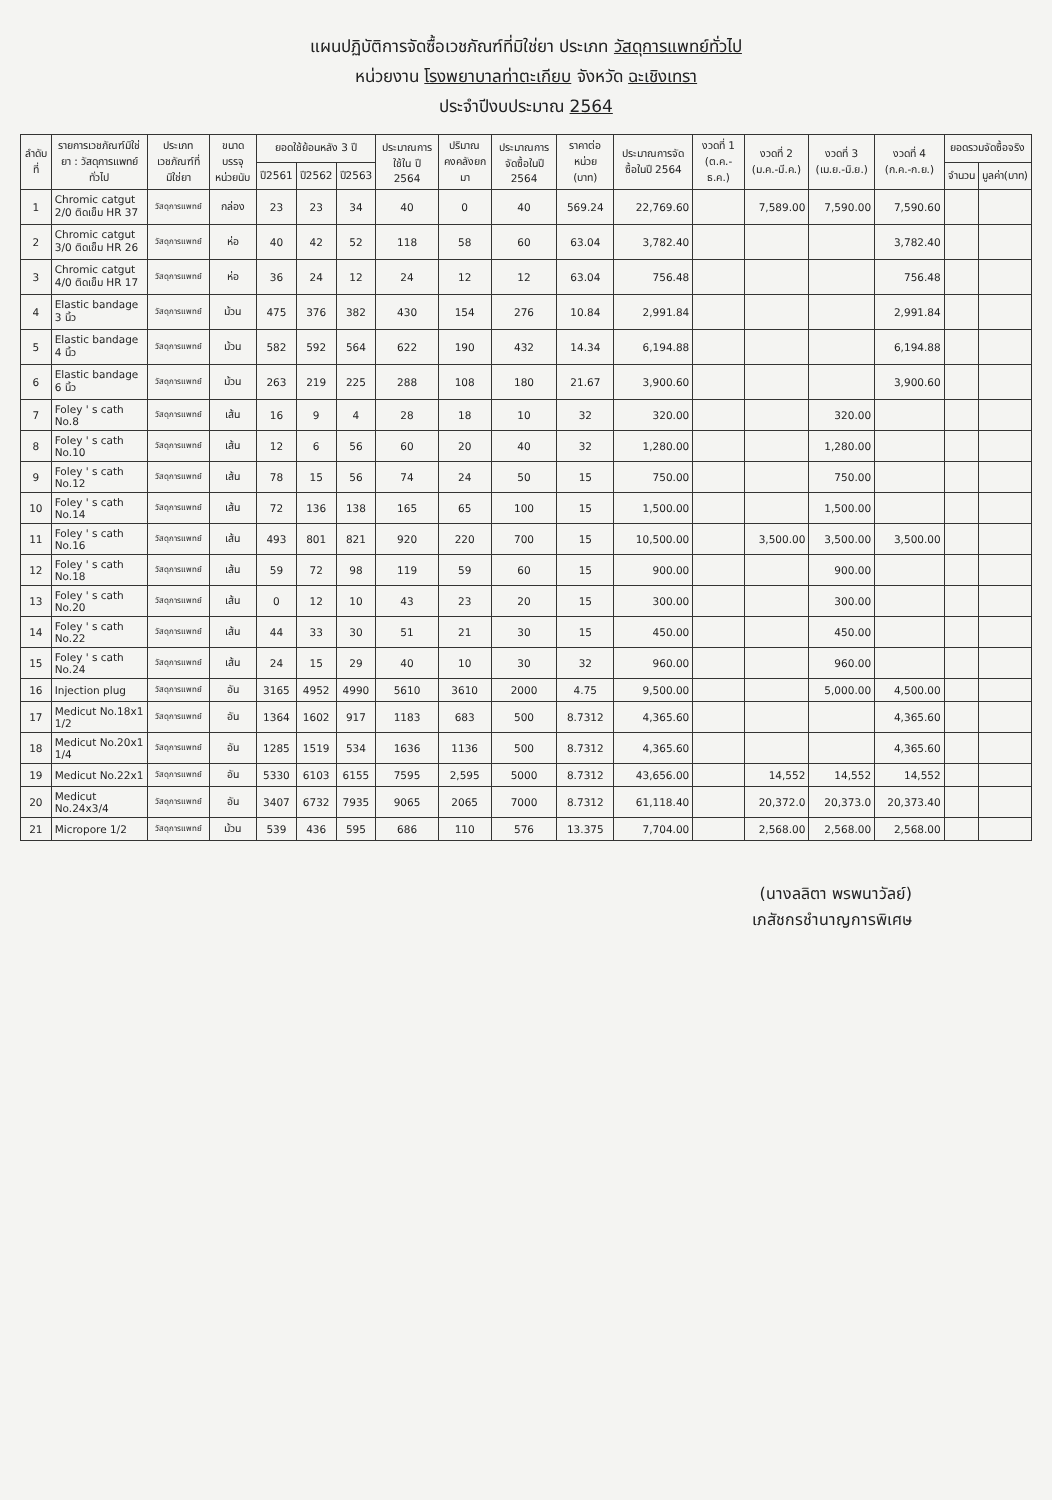แผนปฏิบัติการจัดซื้อเวชภัณฑ์ที่มิใช่ยา ประเภท วัสดุการแพทย์ทั่วไป
หน่วยงาน โรงพยาบาลท่าตะเกียบ จังหวัด ฉะเชิงเทรา
ประจำปีงบประมาณ 2564
| ลำดับที่ | รายการเวชภัณฑ์มิใช่ยา : วัสดุการแพทย์ทั่วไป | ประเภทเวชภัณฑ์ที่มิใช่ยา | ขนาดบรรจุ หน่วยนับ | ยอดใช้ย้อนหลัง 3 ปี | | | ประมาณการใช้ใน ปี 2564 | ปริมาณคงคลังยกมา | ประมาณการจัดซื้อในปี 2564 | ราคาต่อหน่วย (บาท) | ประมาณการจัดซื้อในปี 2564 | งวดที่ 1 (ต.ค.-ธ.ค.) | งวดที่ 2 (ม.ค.-มี.ค.) | งวดที่ 3 (เม.ย.-มิ.ย.) | งวดที่ 4 (ก.ค.-ก.ย.) | ยอดรวมจัดซื้อจริง | |
| --- | --- | --- | --- | --- | --- | --- | --- | --- | --- | --- | --- | --- | --- | --- | --- | --- | --- |
| | | | | ปี2561 | ปี2562 | ปี2563 | | | | | | | | | | จำนวน | มูลค่า(บาท) |
| 1 | Chromic catgut 2/0 ติดเข็ม HR 37 | วัสดุการแพทย์ | กล่อง | 23 | 23 | 34 | 40 | 0 | 40 | 569.24 | 22,769.60 | | 7,589.00 | 7,590.00 | 7,590.60 | | |
| 2 | Chromic catgut 3/0 ติดเข็ม HR 26 | วัสดุการแพทย์ | ห่อ | 40 | 42 | 52 | 118 | 58 | 60 | 63.04 | 3,782.40 | | | | 3,782.40 | | |
| 3 | Chromic catgut 4/0 ติดเข็ม HR 17 | วัสดุการแพทย์ | ห่อ | 36 | 24 | 12 | 24 | 12 | 12 | 63.04 | 756.48 | | | | 756.48 | | |
| 4 | Elastic bandage 3 นิ้ว | วัสดุการแพทย์ | ม้วน | 475 | 376 | 382 | 430 | 154 | 276 | 10.84 | 2,991.84 | | | | 2,991.84 | | |
| 5 | Elastic bandage 4 นิ้ว | วัสดุการแพทย์ | ม้วน | 582 | 592 | 564 | 622 | 190 | 432 | 14.34 | 6,194.88 | | | | 6,194.88 | | |
| 6 | Elastic bandage 6 นิ้ว | วัสดุการแพทย์ | ม้วน | 263 | 219 | 225 | 288 | 108 | 180 | 21.67 | 3,900.60 | | | | 3,900.60 | | |
| 7 | Foley ' s cath No.8 | วัสดุการแพทย์ | เส้น | 16 | 9 | 4 | 28 | 18 | 10 | 32 | 320.00 | | | 320.00 | | | |
| 8 | Foley ' s cath No.10 | วัสดุการแพทย์ | เส้น | 12 | 6 | 56 | 60 | 20 | 40 | 32 | 1,280.00 | | | 1,280.00 | | | |
| 9 | Foley ' s cath No.12 | วัสดุการแพทย์ | เส้น | 78 | 15 | 56 | 74 | 24 | 50 | 15 | 750.00 | | | 750.00 | | | |
| 10 | Foley ' s cath No.14 | วัสดุการแพทย์ | เส้น | 72 | 136 | 138 | 165 | 65 | 100 | 15 | 1,500.00 | | | 1,500.00 | | | |
| 11 | Foley ' s cath No.16 | วัสดุการแพทย์ | เส้น | 493 | 801 | 821 | 920 | 220 | 700 | 15 | 10,500.00 | | 3,500.00 | 3,500.00 | 3,500.00 | | |
| 12 | Foley ' s cath No.18 | วัสดุการแพทย์ | เส้น | 59 | 72 | 98 | 119 | 59 | 60 | 15 | 900.00 | | | 900.00 | | | |
| 13 | Foley ' s cath No.20 | วัสดุการแพทย์ | เส้น | 0 | 12 | 10 | 43 | 23 | 20 | 15 | 300.00 | | | 300.00 | | | |
| 14 | Foley ' s cath No.22 | วัสดุการแพทย์ | เส้น | 44 | 33 | 30 | 51 | 21 | 30 | 15 | 450.00 | | | 450.00 | | | |
| 15 | Foley ' s cath No.24 | วัสดุการแพทย์ | เส้น | 24 | 15 | 29 | 40 | 10 | 30 | 32 | 960.00 | | | 960.00 | | | |
| 16 | Injection plug | วัสดุการแพทย์ | อัน | 3165 | 4952 | 4990 | 5610 | 3610 | 2000 | 4.75 | 9,500.00 | | | 5,000.00 | 4,500.00 | | |
| 17 | Medicut No.18x1 1/2 | วัสดุการแพทย์ | อัน | 1364 | 1602 | 917 | 1183 | 683 | 500 | 8.7312 | 4,365.60 | | | | 4,365.60 | | |
| 18 | Medicut No.20x1 1/4 | วัสดุการแพทย์ | อัน | 1285 | 1519 | 534 | 1636 | 1136 | 500 | 8.7312 | 4,365.60 | | | | 4,365.60 | | |
| 19 | Medicut No.22x1 | วัสดุการแพทย์ | อัน | 5330 | 6103 | 6155 | 7595 | 2,595 | 5000 | 8.7312 | 43,656.00 | | 14,552 | 14,552 | 14,552 | | |
| 20 | Medicut No.24x3/4 | วัสดุการแพทย์ | อัน | 3407 | 6732 | 7935 | 9065 | 2065 | 7000 | 8.7312 | 61,118.40 | | 20,372.0 | 20,373.0 | 20,373.40 | | |
| 21 | Micropore 1/2 | วัสดุการแพทย์ | ม้วน | 539 | 436 | 595 | 686 | 110 | 576 | 13.375 | 7,704.00 | | 2,568.00 | 2,568.00 | 2,568.00 | | |
(นางลลิตา พรพนาวัลย์)
เภสัชกรชำนาญการพิเศษ